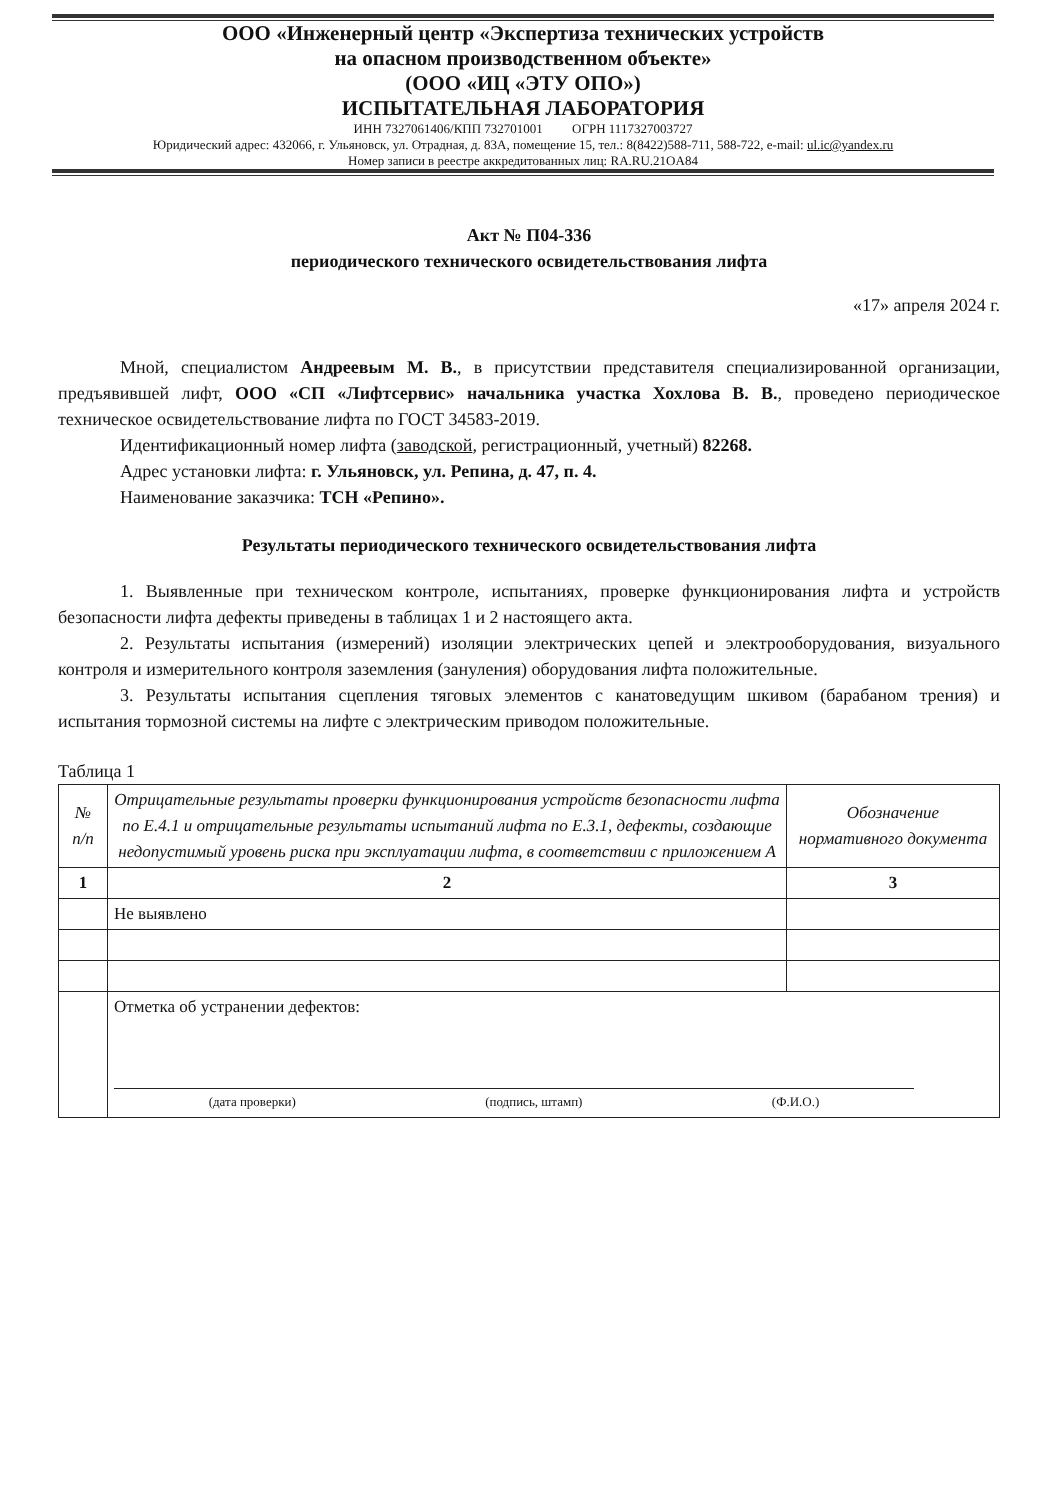ООО «Инженерный центр «Экспертиза технических устройств
на опасном производственном объекте»
(ООО «ИЦ «ЭТУ ОПО»)
ИСПЫТАТЕЛЬНАЯ ЛАБОРАТОРИЯ
ИНН 7327061406/КПП 732701001 ОГРН 1117327003727
Юридический адрес: 432066, г. Ульяновск, ул. Отрадная, д. 83А, помещение 15, тел.: 8(8422)588-711, 588-722, e-mail: ul.ic@yandex.ru
Номер записи в реестре аккредитованных лиц: RA.RU.21OA84
Акт № П04-336
периодического технического освидетельствования лифта
«17» апреля 2024 г.
Мной, специалистом Андреевым М. В., в присутствии представителя специализированной организации, предъявившей лифт, ООО «СП «Лифтсервис» начальника участка Хохлова В. В., проведено периодическое техническое освидетельствование лифта по ГОСТ 34583-2019.
Идентификационный номер лифта (заводской, регистрационный, учетный) 82268.
Адрес установки лифта: г. Ульяновск, ул. Репина, д. 47, п. 4.
Наименование заказчика: ТСН «Репино».
Результаты периодического технического освидетельствования лифта
1. Выявленные при техническом контроле, испытаниях, проверке функционирования лифта и устройств безопасности лифта дефекты приведены в таблицах 1 и 2 настоящего акта.
2. Результаты испытания (измерений) изоляции электрических цепей и электрооборудования, визуального контроля и измерительного контроля заземления (зануления) оборудования лифта положительные.
3. Результаты испытания сцепления тяговых элементов с канатоведущим шкивом (барабаном трения) и испытания тормозной системы на лифте с электрическим приводом положительные.
Таблица 1
| № п/п | Отрицательные результаты проверки функционирования устройств безопасности лифта по Е.4.1 и отрицательные результаты испытаний лифта по Е.3.1, дефекты, создающие недопустимый уровень риска при эксплуатации лифта, в соответствии с приложением А | Обозначение нормативного документа |
| --- | --- | --- |
| 1 | 2 | 3 |
| | Не выявлено | |
| | Отметка об устранении дефектов: (дата проверки) (подпись, штамп) (Ф.И.О.) | |